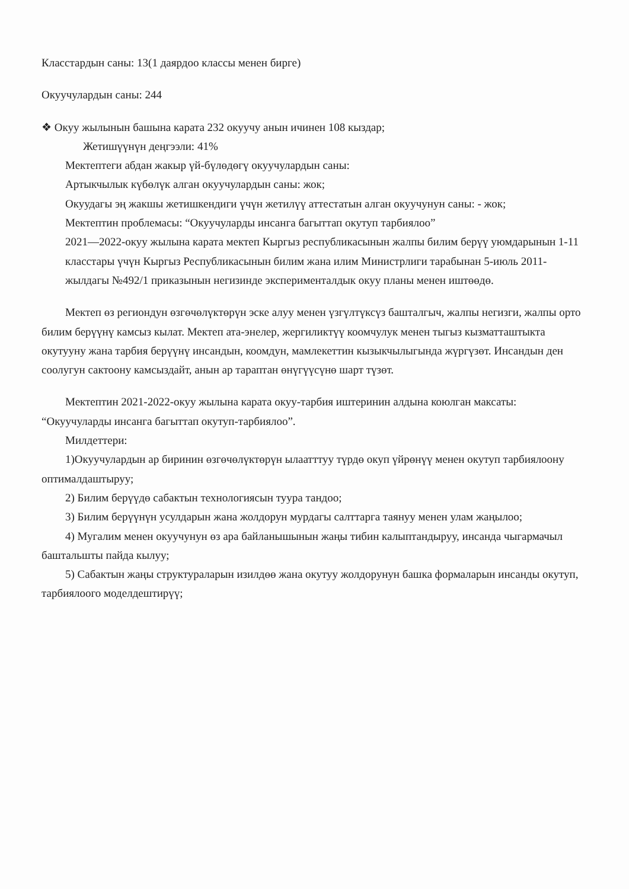Класстардын саны: 13(1 даярдоо классы менен бирге)
Окуучулардын саны: 244
❖ Окуу жылынын башына карата 232 окуучу анын ичинен 108 кыздар;
Жетишүүнүн деңгээли: 41%
Мектептеги абдан жакыр үй-бүлөдөгү окуучулардын саны:
Артыкчылык күбөлүк алган окуучулардын саны: жок;
Окуудагы эң жакшы жетишкендиги үчүн жетилүү аттестатын алган окуучунун саны: - жок;
Мектептин проблемасы: “Окуучуларды инсанга багыттап окутуп тарбиялоо”
2021—2022-окуу жылына карата мектеп Кыргыз республикасынын жалпы билим берүү уюмдарынын 1-11 класстары үчүн Кыргыз Республикасынын билим жана илим Министрлиги тарабынан 5-июль 2011-жылдагы №492/1 приказынын негизинде эксперименталдык окуу планы менен иштөөдө.
Мектеп өз региондун өзгөчөлүктөрүн эске алуу менен үзгүлтүксүз башталгыч, жалпы негизги, жалпы орто билим берүүнү камсыз кылат. Мектеп ата-энелер, жергиликтүү коомчулук менен тыгыз кызматташтыкта окутууну жана тарбия берүүнү инсандын, коомдун, мамлекеттин кызыкчылыгында жүргүзөт. Инсандын ден соолугун сактоону камсыздайт, анын ар тараптан өнүгүүсүнө шарт түзөт.
Мектептин 2021-2022-окуу жылына карата окуу-тарбия иштеринин алдына коюлган максаты: “Окуучуларды инсанга багыттап окутуп-тарбиялоо”.
Милдеттери:
1)Окуучулардын ар биринин өзгөчөлүктөрүн ылаатттуу түрдө окуп үйрөнүү менен окутуп тарбиялоону оптималдаштыруу;
2) Билим берүүдө сабактын технологиясын туура тандоо;
3) Билим берүүнүн усулдарын жана жолдорун мурдагы салттарга таянуу менен улам жаңылоо;
4) Мугалим менен окуучунун өз ара байланышынын жаңы тибин калыптандыруу, инсанда чыгармачыл баштальшты пайда кылуу;
5) Сабактын жаңы структураларын изилдөө жана окутуу жолдорунун башка формаларын инсанды окутуп, тарбиялоого моделдештирүү;